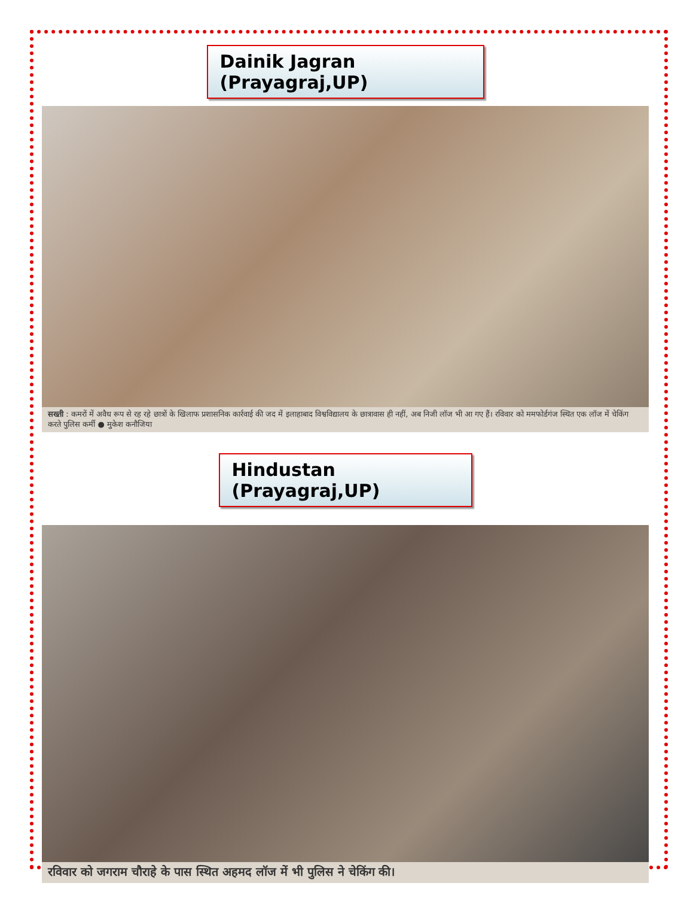Dainik Jagran (Prayagraj,UP)
सख्ती : कमरों में अवैध रूप से रह रहे छात्रों के खिलाफ प्रशासनिक कार्रवाई की जद में इलाहाबाद विश्वविद्यालय के छात्रावास ही नहीं, अब निजी लॉज भी आ गए हैं। रविवार को ममफोर्डगंज स्थित एक लॉज में चेकिंग करते पुलिस कर्मी ● मुकेश कनौजिया
Hindustan (Prayagraj,UP)
रविवार को जगराम चौराहे के पास स्थित अहमद लॉज में भी पुलिस ने चेकिंग की।